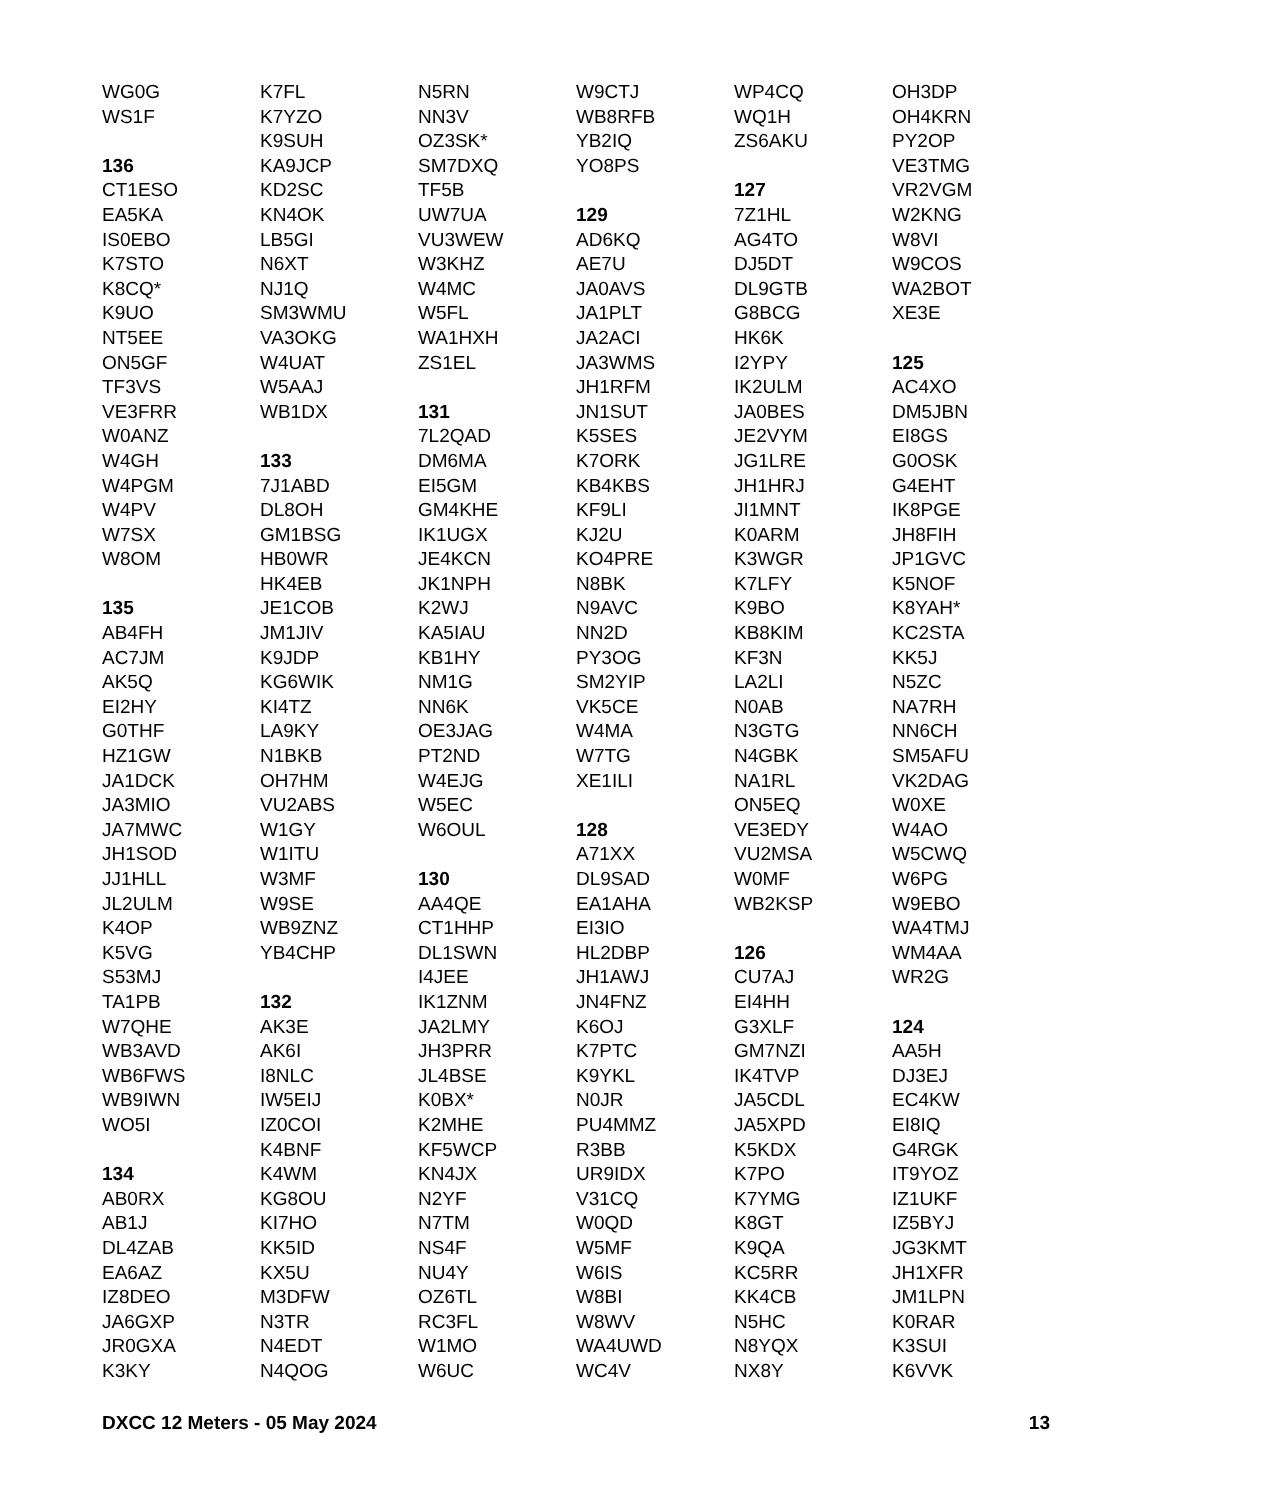WG0G
WS1F
136
CT1ESO
EA5KA
IS0EBO
K7STO
K8CQ*
K9UO
NT5EE
ON5GF
TF3VS
VE3FRR
W0ANZ
W4GH
W4PGM
W4PV
W7SX
W8OM
135
AB4FH
AC7JM
AK5Q
EI2HY
G0THF
HZ1GW
JA1DCK
JA3MIO
JA7MWC
JH1SOD
JJ1HLL
JL2ULM
K4OP
K5VG
S53MJ
TA1PB
W7QHE
WB3AVD
WB6FWS
WB9IWN
WO5I
134
AB0RX
AB1J
DL4ZAB
EA6AZ
IZ8DEO
JA6GXP
JR0GXA
K3KY
K7FL
K7YZO
K9SUH
KA9JCP
KD2SC
KN4OK
LB5GI
N6XT
NJ1Q
SM3WMU
VA3OKG
W4UAT
W5AAJ
WB1DX
133
7J1ABD
DL8OH
GM1BSG
HB0WR
HK4EB
JE1COB
JM1JIV
K9JDP
KG6WIK
KI4TZ
LA9KY
N1BKB
OH7HM
VU2ABS
W1GY
W1ITU
W3MF
W9SE
WB9ZNZ
YB4CHP
132
AK3E
AK6I
I8NLC
IW5EIJ
IZ0COI
K4BNF
K4WM
KG8OU
KI7HO
KK5ID
KX5U
M3DFW
N3TR
N4EDT
N4QOG
N5RN
NN3V
OZ3SK*
SM7DXQ
TF5B
UW7UA
VU3WEW
W3KHZ
W4MC
W5FL
WA1HXH
ZS1EL
131
7L2QAD
DM6MA
EI5GM
GM4KHE
IK1UGX
JE4KCN
JK1NPH
K2WJ
KA5IAU
KB1HY
NM1G
NN6K
OE3JAG
PT2ND
W4EJG
W5EC
W6OUL
130
AA4QE
CT1HHP
DL1SWN
I4JEE
IK1ZNM
JA2LMY
JH3PRR
JL4BSE
K0BX*
K2MHE
KF5WCP
KN4JX
N2YF
N7TM
NS4F
NU4Y
OZ6TL
RC3FL
W1MO
W6UC
W9CTJ
WB8RFB
YB2IQ
YO8PS
129
AD6KQ
AE7U
JA0AVS
JA1PLT
JA2ACI
JA3WMS
JH1RFM
JN1SUT
K5SES
K7ORK
KB4KBS
KF9LI
KJ2U
KO4PRE
N8BK
N9AVC
NN2D
PY3OG
SM2YIP
VK5CE
W4MA
W7TG
XE1ILI
128
A71XX
DL9SAD
EA1AHA
EI3IO
HL2DBP
JH1AWJ
JN4FNZ
K6OJ
K7PTC
K9YKL
N0JR
PU4MMZ
R3BB
UR9IDX
V31CQ
W0QD
W5MF
W6IS
W8BI
W8WV
WA4UWD
WC4V
WP4CQ
WQ1H
ZS6AKU
127
7Z1HL
AG4TO
DJ5DT
DL9GTB
G8BCG
HK6K
I2YPY
IK2ULM
JA0BES
JE2VYM
JG1LRE
JH1HRJ
JI1MNT
K0ARM
K3WGR
K7LFY
K9BO
KB8KIM
KF3N
LA2LI
N0AB
N3GTG
N4GBK
NA1RL
ON5EQ
VE3EDY
VU2MSA
W0MF
WB2KSP
126
CU7AJ
EI4HH
G3XLF
GM7NZI
IK4TVP
JA5CDL
JA5XPD
K5KDX
K7PO
K7YMG
K8GT
K9QA
KC5RR
KK4CB
N5HC
N8YQX
NX8Y
OH3DP
OH4KRN
PY2OP
VE3TMG
VR2VGM
W2KNG
W8VI
W9COS
WA2BOT
XE3E
125
AC4XO
DM5JBN
EI8GS
G0OSK
G4EHT
IK8PGE
JH8FIH
JP1GVC
K5NOF
K8YAH*
KC2STA
KK5J
N5ZC
NA7RH
NN6CH
SM5AFU
VK2DAG
W0XE
W4AO
W5CWQ
W6PG
W9EBO
WA4TMJ
WM4AA
WR2G
124
AA5H
DJ3EJ
EC4KW
EI8IQ
G4RGK
IT9YOZ
IZ1UKF
IZ5BYJ
JG3KMT
JH1XFR
JM1LPN
K0RAR
K3SUI
K6VVK
DXCC 12 Meters - 05 May 2024 13